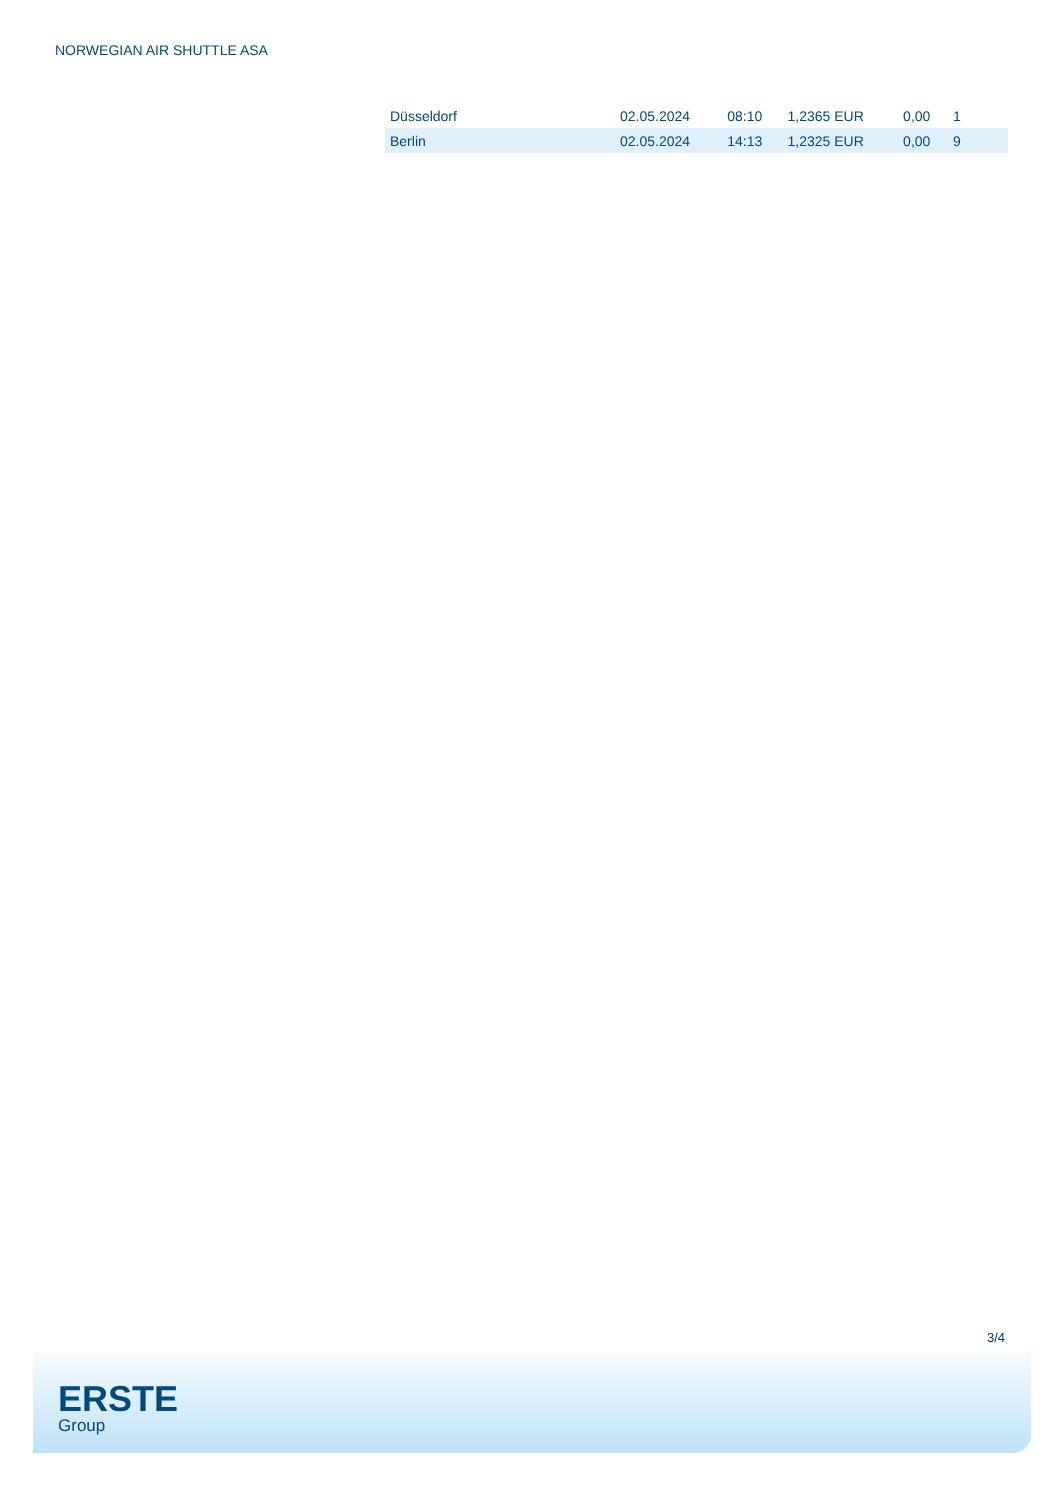NORWEGIAN AIR SHUTTLE ASA
| Düsseldorf | 02.05.2024 | 08:10 | 1,2365 EUR | 0,00 | 1 |
| Berlin | 02.05.2024 | 14:13 | 1,2325 EUR | 0,00 | 9 |
3/4
ERSTE
Group